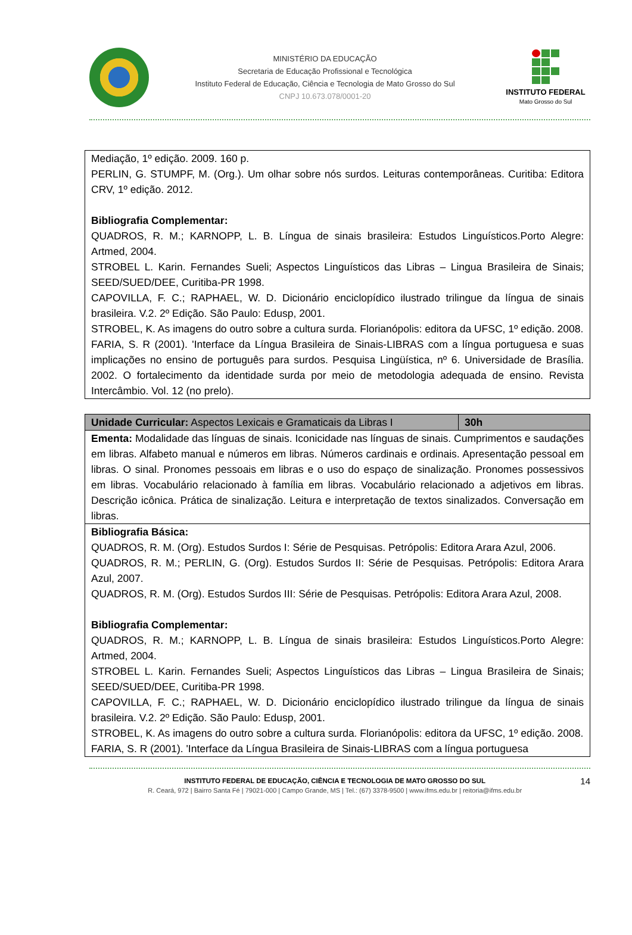MINISTÉRIO DA EDUCAÇÃO
Secretaria de Educação Profissional e Tecnológica
Instituto Federal de Educação, Ciência e Tecnologia de Mato Grosso do Sul
CNPJ 10.673.078/0001-20
INSTITUTO FEDERAL
Mato Grosso do Sul
Mediação, 1º edição. 2009. 160 p.
PERLIN, G. STUMPF, M. (Org.). Um olhar sobre nós surdos. Leituras contemporâneas. Curitiba: Editora CRV, 1º edição. 2012.
Bibliografia Complementar:
QUADROS, R. M.; KARNOPP, L. B. Língua de sinais brasileira: Estudos Linguísticos.Porto Alegre: Artmed, 2004.
STROBEL L. Karin. Fernandes Sueli; Aspectos Linguísticos das Libras – Lingua Brasileira de Sinais; SEED/SUED/DEE, Curitiba-PR 1998.
CAPOVILLA, F. C.; RAPHAEL, W. D. Dicionário enciclopídico ilustrado trilingue da língua de sinais brasileira. V.2. 2º Edição. São Paulo: Edusp, 2001.
STROBEL, K. As imagens do outro sobre a cultura surda. Florianópolis: editora da UFSC, 1º edição. 2008.
FARIA, S. R (2001). 'Interface da Língua Brasileira de Sinais-LIBRAS com a língua portuguesa e suas implicações no ensino de português para surdos. Pesquisa Lingüística, nº 6. Universidade de Brasília. 2002. O fortalecimento da identidade surda por meio de metodologia adequada de ensino. Revista Intercâmbio. Vol. 12 (no prelo).
| Unidade Curricular: Aspectos Lexicais e Gramaticais da Libras I | 30h |
| Ementa: Modalidade das línguas de sinais. Iconicidade nas línguas de sinais. Cumprimentos e saudações em libras. Alfabeto manual e números em libras. Números cardinais e ordinais. Apresentação pessoal em libras. O sinal. Pronomes pessoais em libras e o uso do espaço de sinalização. Pronomes possessivos em libras. Vocabulário relacionado à família em libras. Vocabulário relacionado a adjetivos em libras. Descrição icônica. Prática de sinalização. Leitura e interpretação de textos sinalizados. Conversação em libras. | |
| Bibliografia Básica: QUADROS, R. M. (Org). Estudos Surdos I: Série de Pesquisas. Petrópolis: Editora Arara Azul, 2006. QUADROS, R. M.; PERLIN, G. (Org). Estudos Surdos II: Série de Pesquisas. Petrópolis: Editora Arara Azul, 2007. QUADROS, R. M. (Org). Estudos Surdos III: Série de Pesquisas. Petrópolis: Editora Arara Azul, 2008. Bibliografia Complementar: QUADROS, R. M.; KARNOPP, L. B. Língua de sinais brasileira: Estudos Linguísticos.Porto Alegre: Artmed, 2004. STROBEL L. Karin. Fernandes Sueli; Aspectos Linguísticos das Libras – Lingua Brasileira de Sinais; SEED/SUED/DEE, Curitiba-PR 1998. CAPOVILLA, F. C.; RAPHAEL, W. D. Dicionário enciclopídico ilustrado trilingue da língua de sinais brasileira. V.2. 2º Edição. São Paulo: Edusp, 2001. STROBEL, K. As imagens do outro sobre a cultura surda. Florianópolis: editora da UFSC, 1º edição. 2008. FARIA, S. R (2001). 'Interface da Língua Brasileira de Sinais-LIBRAS com a língua portuguesa | |
INSTITUTO FEDERAL DE EDUCAÇÃO, CIÊNCIA E TECNOLOGIA DE MATO GROSSO DO SUL
R. Ceará, 972 | Bairro Santa Fé | 79021-000 | Campo Grande, MS | Tel.: (67) 3378-9500 | www.ifms.edu.br | reitoria@ifms.edu.br
14